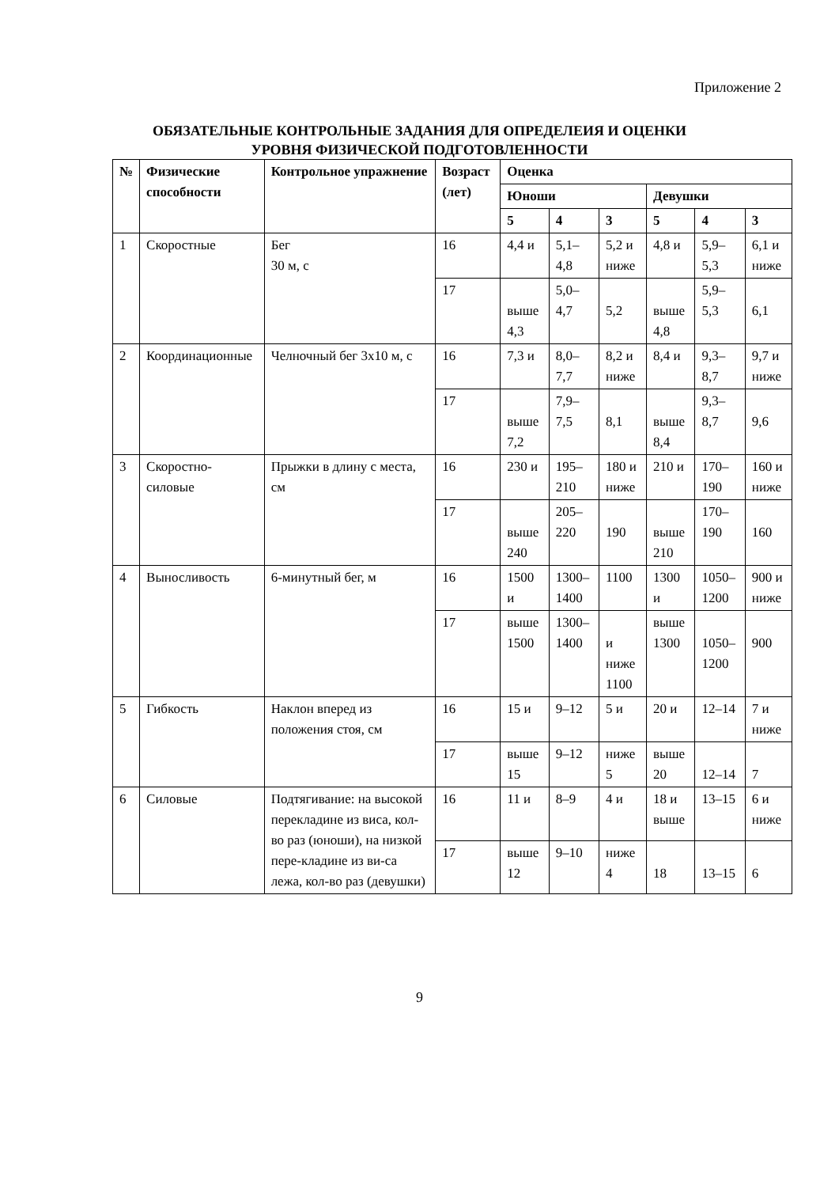Приложение 2
ОБЯЗАТЕЛЬНЫЕ КОНТРОЛЬНЫЕ ЗАДАНИЯ ДЛЯ ОПРЕДЕЛЕИЯ И ОЦЕНКИ
УРОВНЯ ФИЗИЧЕСКОЙ ПОДГОТОВЛЕННОСТИ
| № | Физические способности | Контрольное упражнение | Возраст (лет) | Оценка | | | | | |
| --- | --- | --- | --- | --- | --- | --- | --- | --- | --- |
| | | | | Юноши | | | Девушки | | |
| | | | | 5 | 4 | 3 | 5 | 4 | 3 |
| 1 | Скоростные | Бег 30 м, с | 16 | 4,4 и | 5,1–4,8 | 5,2 и ниже | 4,8 и | 5,9–5,3 | 6,1 и ниже |
| | | | 17 | выше 4,3 | 5,0–4,7 | 5,2 | выше 4,8 | 5,9–5,3 | 6,1 |
| 2 | Координационные | Челночный бег 3х10 м, с | 16 | 7,3 и | 8,0–7,7 | 8,2 и ниже | 8,4 и | 9,3–8,7 | 9,7 и ниже |
| | | | 17 | выше 7,2 | 7,9–7,5 | 8,1 | выше 8,4 | 9,3–8,7 | 9,6 |
| 3 | Скоростно-силовые | Прыжки в длину с места, см | 16 | 230 и | 195–210 | 180 и ниже | 210 и | 170–190 | 160 и ниже |
| | | | 17 | выше 240 | 205–220 | 190 | выше 210 | 170–190 | 160 |
| 4 | Выносливость | 6-минутный бег, м | 16 | 1500 и | 1300–1400 | 1100 | 1300 и | 1050–1200 | 900 и ниже |
| | | | 17 | выше 1500 | 1300–1400 | и ниже 1100 | выше 1300 | 1050–1200 | 900 |
| 5 | Гибкость | Наклон вперед из положения стоя, см | 16 | 15 и | 9–12 | 5 и | 20 и | 12–14 | 7 и ниже |
| | | | 17 | выше 15 | 9–12 | ниже 5 | выше 20 | 12–14 | 7 |
| 6 | Силовые | Подтягивание: на высокой перекладине из виса, кол-во раз (юноши), на низкой пере-кладине из ви-са лежа, кол-во раз (девушки) | 16 | 11 и | 8–9 | 4 и | 18 и выше | 13–15 | 6 и ниже |
| | | | 17 | выше 12 | 9–10 | ниже 4 | 18 | 13–15 | 6 |
9